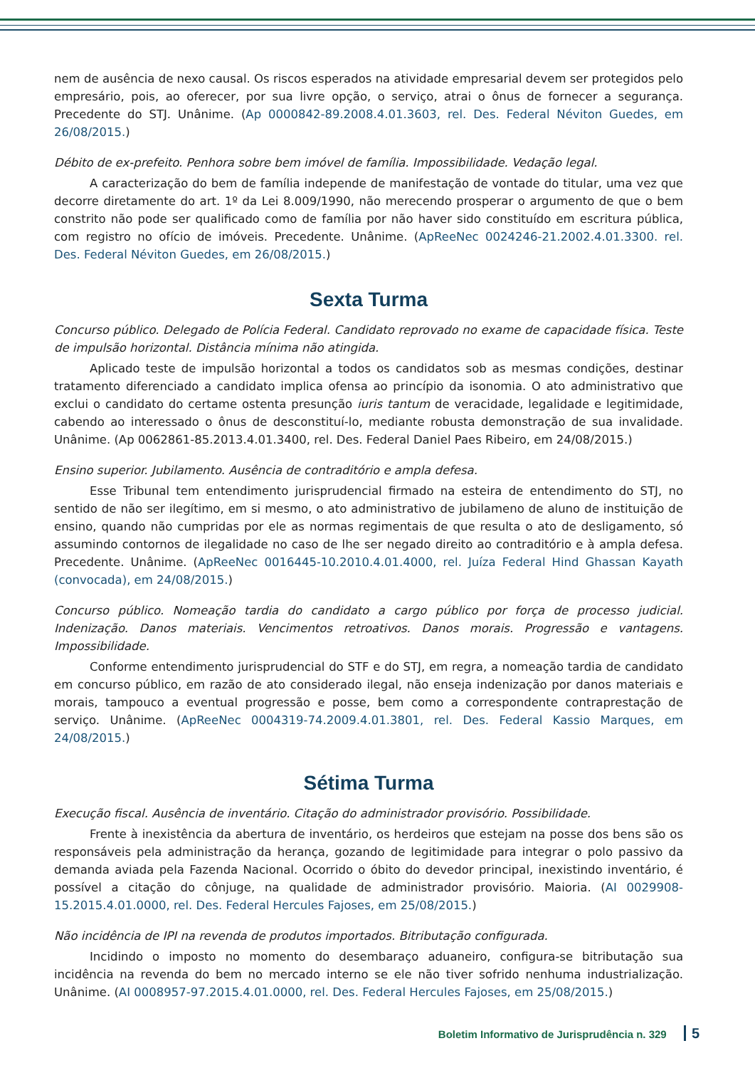nem de ausência de nexo causal. Os riscos esperados na atividade empresarial devem ser protegidos pelo empresário, pois, ao oferecer, por sua livre opção, o serviço, atrai o ônus de fornecer a segurança. Precedente do STJ. Unânime. (Ap 0000842-89.2008.4.01.3603, rel. Des. Federal Néviton Guedes, em 26/08/2015.)
Débito de ex-prefeito. Penhora sobre bem imóvel de família. Impossibilidade. Vedação legal.
A caracterização do bem de família independe de manifestação de vontade do titular, uma vez que decorre diretamente do art. 1º da Lei 8.009/1990, não merecendo prosperar o argumento de que o bem constrito não pode ser qualificado como de família por não haver sido constituído em escritura pública, com registro no ofício de imóveis. Precedente. Unânime. (ApReeNec 0024246-21.2002.4.01.3300. rel. Des. Federal Néviton Guedes, em 26/08/2015.)
Sexta Turma
Concurso público. Delegado de Polícia Federal. Candidato reprovado no exame de capacidade física. Teste de impulsão horizontal. Distância mínima não atingida.
Aplicado teste de impulsão horizontal a todos os candidatos sob as mesmas condições, destinar tratamento diferenciado a candidato implica ofensa ao princípio da isonomia. O ato administrativo que exclui o candidato do certame ostenta presunção iuris tantum de veracidade, legalidade e legitimidade, cabendo ao interessado o ônus de desconstituí-lo, mediante robusta demonstração de sua invalidade. Unânime. (Ap 0062861-85.2013.4.01.3400, rel. Des. Federal Daniel Paes Ribeiro, em 24/08/2015.)
Ensino superior. Jubilamento. Ausência de contraditório e ampla defesa.
Esse Tribunal tem entendimento jurisprudencial firmado na esteira de entendimento do STJ, no sentido de não ser ilegítimo, em si mesmo, o ato administrativo de jubilameno de aluno de instituição de ensino, quando não cumpridas por ele as normas regimentais de que resulta o ato de desligamento, só assumindo contornos de ilegalidade no caso de lhe ser negado direito ao contraditório e à ampla defesa. Precedente. Unânime. (ApReeNec 0016445-10.2010.4.01.4000, rel. Juíza Federal Hind Ghassan Kayath (convocada), em 24/08/2015.)
Concurso público. Nomeação tardia do candidato a cargo público por força de processo judicial. Indenização. Danos materiais. Vencimentos retroativos. Danos morais. Progressão e vantagens. Impossibilidade.
Conforme entendimento jurisprudencial do STF e do STJ, em regra, a nomeação tardia de candidato em concurso público, em razão de ato considerado ilegal, não enseja indenização por danos materiais e morais, tampouco a eventual progressão e posse, bem como a correspondente contraprestação de serviço. Unânime. (ApReeNec 0004319-74.2009.4.01.3801, rel. Des. Federal Kassio Marques, em 24/08/2015.)
Sétima Turma
Execução fiscal. Ausência de inventário. Citação do administrador provisório. Possibilidade.
Frente à inexistência da abertura de inventário, os herdeiros que estejam na posse dos bens são os responsáveis pela administração da herança, gozando de legitimidade para integrar o polo passivo da demanda aviada pela Fazenda Nacional. Ocorrido o óbito do devedor principal, inexistindo inventário, é possível a citação do cônjuge, na qualidade de administrador provisório. Maioria. (AI 0029908-15.2015.4.01.0000, rel. Des. Federal Hercules Fajoses, em 25/08/2015.)
Não incidência de IPI na revenda de produtos importados. Bitributação configurada.
Incidindo o imposto no momento do desembaraço aduaneiro, configura-se bitributação sua incidência na revenda do bem no mercado interno se ele não tiver sofrido nenhuma industrialização. Unânime. (AI 0008957-97.2015.4.01.0000, rel. Des. Federal Hercules Fajoses, em 25/08/2015.)
Boletim Informativo de Jurisprudência n. 329 5